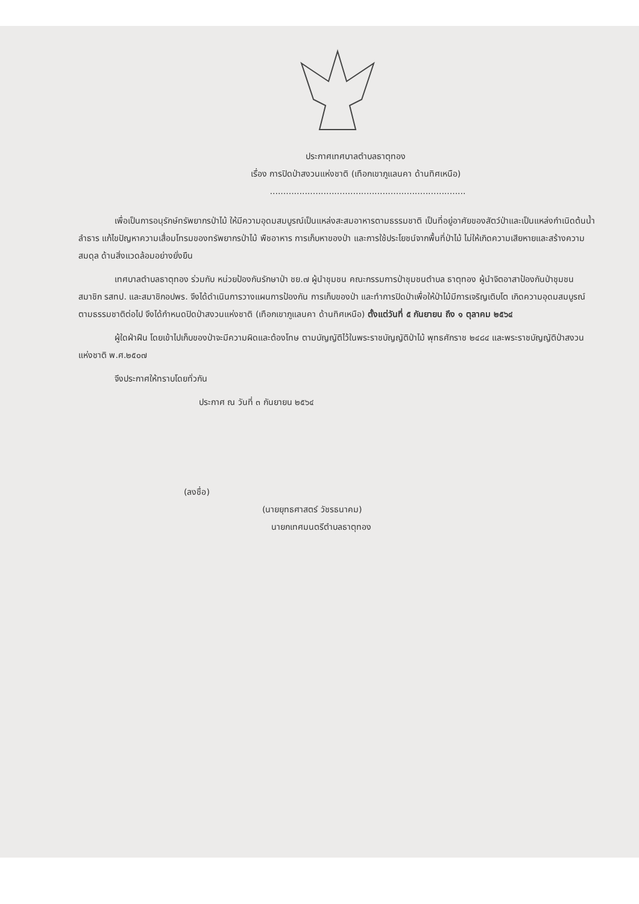ประกาศเทศบาลตำบลธาตุทอง
เรื่อง การปิดป่าสงวนแห่งชาติ (เทือกเขาภูแลนคา ด้านทิศเหนือ)
.........................................................................
เพื่อเป็นการอนุรักษ์ทรัพยากรป่าไม้ ให้มีความอุดมสมบูรณ์เป็นแหล่งสะสมอาหารตามธรรมชาติ เป็นที่อยู่อาศัยของสัตว์ป่าและเป็นแหล่งกำเนิดต้นน้ำลำธาร แก้ไขปัญหาความเสื่อมโทรมของทรัพยากรป่าไม้ พืชอาหาร การเก็บหาของป่า และการใช้ประโยชน์จากพื้นที่ป่าไม้ ไม่ให้เกิดความเสียหายและสร้างความสมดุล ด้านสิ่งแวดล้อมอย่างยั่งยืน
เทศบาลตำบลธาตุทอง ร่วมกับ หน่วยป้องกันรักษาป่า ชย.๗ ผู้นำชุมชน คณะกรรมการป่าชุมชนตำบล ธาตุทอง ผู้นำจิตอาสาป้องกันป่าชุมชน สมาชิก รสทป. และสมาชิกอปพร. จึงได้ดำเนินการวางแผนการป้องกัน การเก็บของป่า และทำการปิดป่าเพื่อให้ป่าไม้มีการเจริญเติบโต เกิดความอุดมสมบูรณ์ตามธรรมชาติต่อไป จึงได้กำหนดปิดป่าสงวนแห่งชาติ (เทือกเขาภูแลนคา ด้านทิศเหนือ) ตั้งแต่วันที่ ๕ กันยายน ถึง ๑ ตุลาคม ๒๕๖๔
ผู้ใดฝ่าฝืน โดยเข้าไปเก็บของป่าจะมีความผิดและต้องโทษ ตามบัญญัติไว้ในพระราชบัญญัติป่าไม้ พุทธศักราช ๒๔๘๔ และพระราชบัญญัติป่าสงวนแห่งชาติ พ.ศ.๒๕๐๗
จึงประกาศให้ทราบโดยทั่วกัน
ประกาศ ณ วันที่ ๓ กันยายน ๒๕๖๔
(ลงชื่อ)
(นายยุทธศาสตร์ วัชรธนาคม)
นายกเทศมนตรีตำบลธาตุทอง